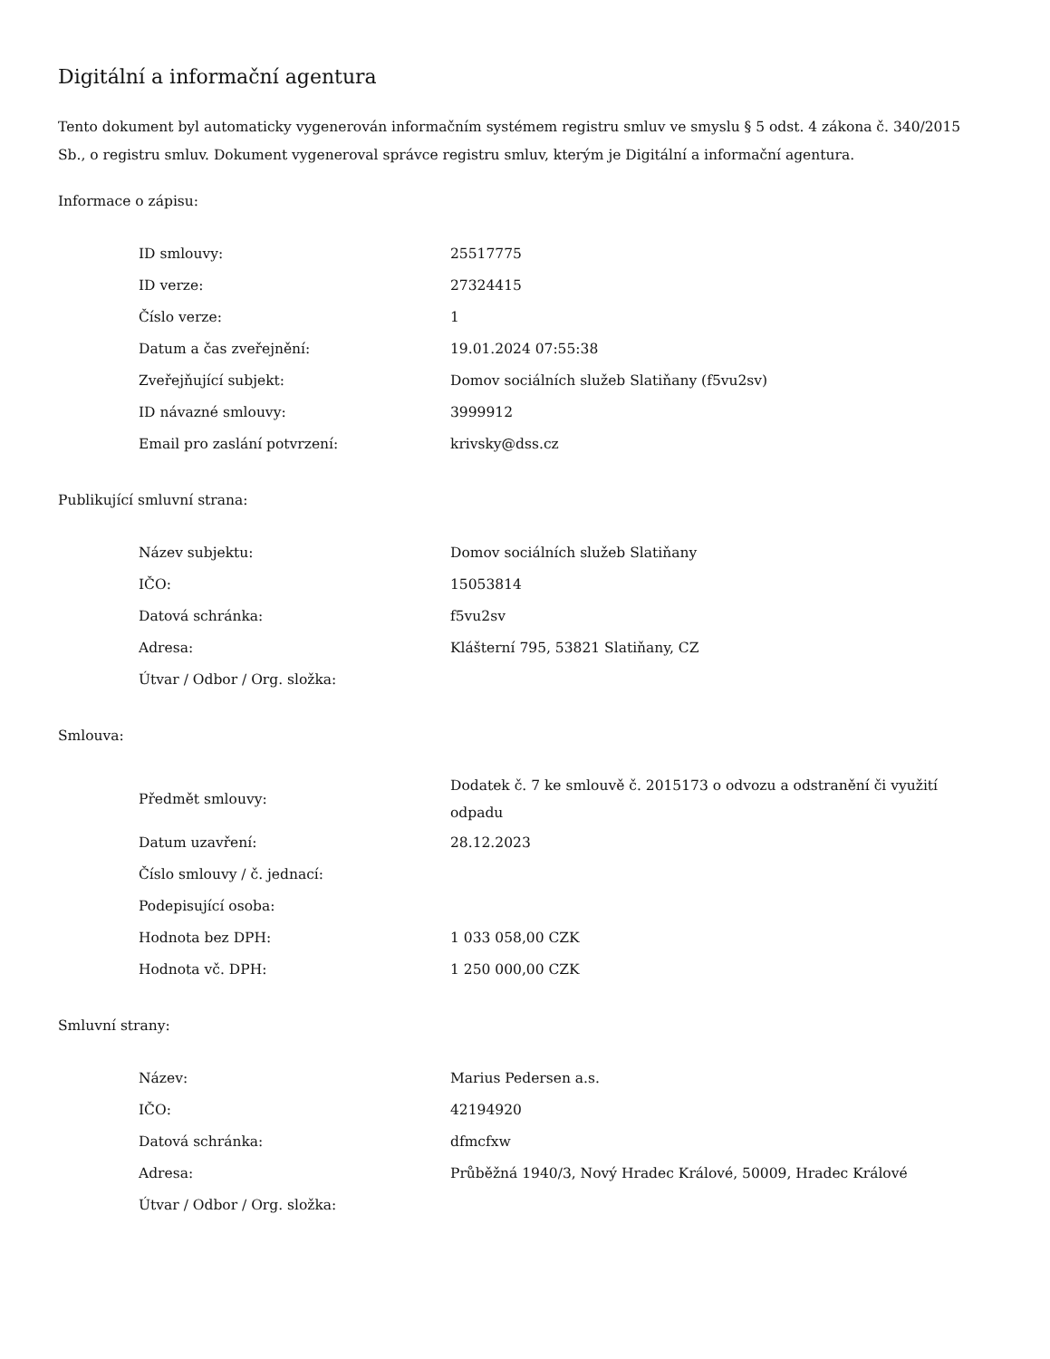Digitální a informační agentura
Tento dokument byl automaticky vygenerován informačním systémem registru smluv ve smyslu § 5 odst. 4 zákona č. 340/2015 Sb., o registru smluv. Dokument vygeneroval správce registru smluv, kterým je Digitální a informační agentura.
Informace o zápisu:
| ID smlouvy: | 25517775 |
| ID verze: | 27324415 |
| Číslo verze: | 1 |
| Datum a čas zveřejnění: | 19.01.2024 07:55:38 |
| Zveřejňující subjekt: | Domov sociálních služeb Slatiňany (f5vu2sv) |
| ID návazné smlouvy: | 3999912 |
| Email pro zaslání potvrzení: | krivsky@dss.cz |
Publikující smluvní strana:
| Název subjektu: | Domov sociálních služeb Slatiňany |
| IČO: | 15053814 |
| Datová schránka: | f5vu2sv |
| Adresa: | Klášterní 795, 53821 Slatiňany, CZ |
| Útvar / Odbor / Org. složka: | |
Smlouva:
| Předmět smlouvy: | Dodatek č. 7 ke smlouvě č. 2015173 o odvozu a odstranění či využití odpadu |
| Datum uzavření: | 28.12.2023 |
| Číslo smlouvy / č. jednací: | |
| Podepisující osoba: | |
| Hodnota bez DPH: | 1 033 058,00 CZK |
| Hodnota vč. DPH: | 1 250 000,00 CZK |
Smluvní strany:
| Název: | Marius Pedersen a.s. |
| IČO: | 42194920 |
| Datová schránka: | dfmcfxw |
| Adresa: | Průběžná 1940/3, Nový Hradec Králové, 50009, Hradec Králové |
| Útvar / Odbor / Org. složka: | |